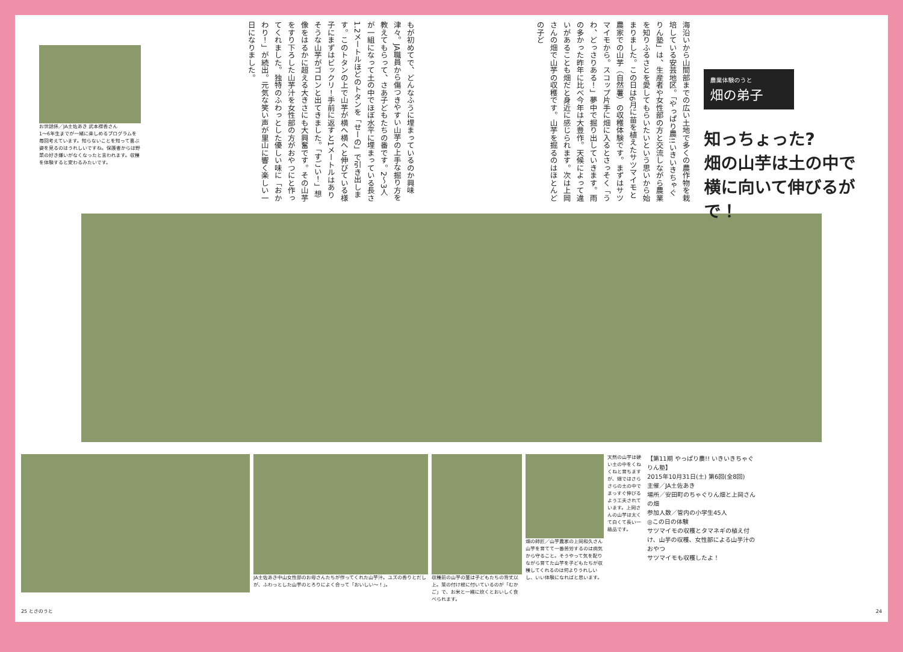お世話係／JA土佐あき 武本襟香さん
1〜6年生までが一緒に楽しめるプログラムを毎回考えています。知らないことを知って喜ぶ姿を見るのはうれしいですね。保護者からは野菜の好き嫌いがなくなったと言われます。収穫を体験すると変わるみたいです。
もが初めてで、どんなふうに埋まっているのか興味津々。JA職員から傷つきやすい山芋の上手な掘り方を教えてもらって、さあ子どもたちの番です。2〜3人が一組になって土の中でほぼ水平に埋まっている長さ1.2メートルほどのトタンを「せーの」で引き出します。このトタンの上で山芋が横へ横へと伸びている様子にまずはビックリ！手前に返すと1メートルはありそうな山芋がゴロンと出てきました。「すごい！」想像をはるかに超える大きさにも大興奮です。その山芋をすり下ろした山芋汁を女性部の方がおやつにと作ってくれました。独特のふわっとした優しい味に「おかわり！」が続出。元気な笑い声が里山に響く楽しい一日になりました。
海沿いから山間部までの広い土地で多くの農作物を栽培している安芸地区。「やっぱり農!!いきいきちゃぐりん塾」は、生産者や女性部の方と交流しながら農業を知りふるさとを愛してもらいたいという思いから始まりました。この日は6月に苗を植えたサツマイモと農家での山芋（自然薯）の収穫体験です。まずはサツマイモから。スコップ片手に畑に入るとさっそく「うわ、どっさりある！」夢中で掘り出していきます。雨の多かった昨年に比べ今年は大豊作。天候によって違いがあることも畑だと身近に感じられます。次は上岡さんの畑で山芋の収穫です。山芋を掘るのはほとんどの子ど
農業体験のうと
畑の弟子
知っちょった?
畑の山芋は土の中で
横に向いて伸びるがで！
JA土佐あき中山女性部のお母さんたちが作ってくれた山芋汁。ユズの香りとだしが、ふわっとした山芋のとろりによく合って「おいしい〜！」。
収穫前の山芋の茎は子どもたちの背丈以上。葉の付け根に付いているのが「むかご」で、お米と一緒に炊くとおいしく食べられます。
畑の師匠／山芋農家の上岡和久さん
山芋を育てて一番苦労するのは病気から守ること。そうやって気を配りながら育てた山芋を子どもたちが収穫してくれるのは何よりうれしいし、いい体験になればと思います。
天然の山芋は硬い土の中をくねくねと育ちますが、畑ではさらさらの土の中でまっすぐ伸びるよう工夫されています。上岡さんの山芋は太くて白くて長い一級品です。
【第11期 やっぱり農!! いきいきちゃぐりん塾】
2015年10月31日(土) 第6回(全8回)
主催／JA土佐あき
場所／安田町のちゃぐりん畑と上岡さんの畑
参加人数／管内の小学生45人
◎この日の体験
サツマイモの収穫とタマネギの植え付け、山芋の収穫、女性部による山芋汁のおやつ
サツマイモも収穫したよ！
25 とさのうと 24